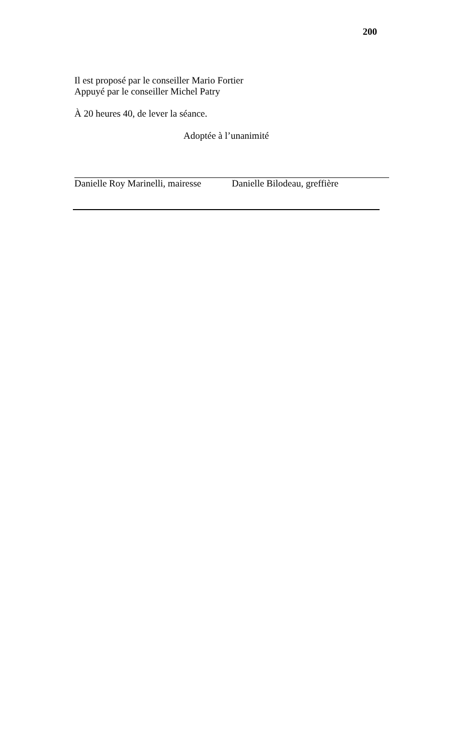200
Il est proposé par le conseiller Mario Fortier
Appuyé par le conseiller Michel Patry
À 20 heures 40, de lever la séance.
Adoptée à l’unanimité
Danielle Roy Marinelli, mairesse
Danielle Bilodeau, greffière